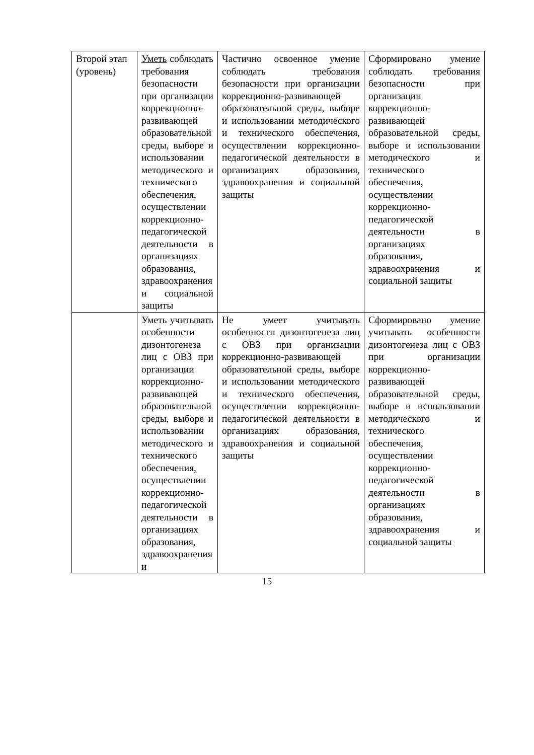| Второй этап (уровень) | Уметь соблюдать требования безопасности при организации коррекционно-развивающей образовательной среды, выборе и использовании методического и технического обеспечения, осуществлении коррекционно-педагогической деятельности в организациях образования, здравоохранения и социальной защиты | Частично освоенное умение соблюдать требования безопасности при организации коррекционно-развивающей образовательной среды, выборе и использовании методического и технического обеспечения, осуществлении коррекционно-педагогической деятельности в организациях образования, здравоохранения и социальной защиты | Сформировано умение соблюдать требования безопасности при организации коррекционно-развивающей образовательной среды, выборе и использовании методического и технического обеспечения, осуществлении коррекционно-педагогической деятельности в организациях образования, здравоохранения и социальной защиты |
| | Уметь учитывать особенности дизонтогенеза лиц с ОВЗ при организации коррекционно-развивающей образовательной среды, выборе и использовании методического и технического обеспечения, осуществлении коррекционно-педагогической деятельности в организациях образования, здравоохранения и | Не умеет учитывать особенности дизонтогенеза лиц с ОВЗ при организации коррекционно-развивающей образовательной среды, выборе и использовании методического и технического обеспечения, осуществлении коррекционно-педагогической деятельности в организациях образования, здравоохранения и социальной защиты | Сформировано умение учитывать особенности дизонтогенеза лиц с ОВЗ при организации коррекционно-развивающей образовательной среды, выборе и использовании методического и технического обеспечения, осуществлении коррекционно-педагогической деятельности в организациях образования, здравоохранения и социальной защиты |
15